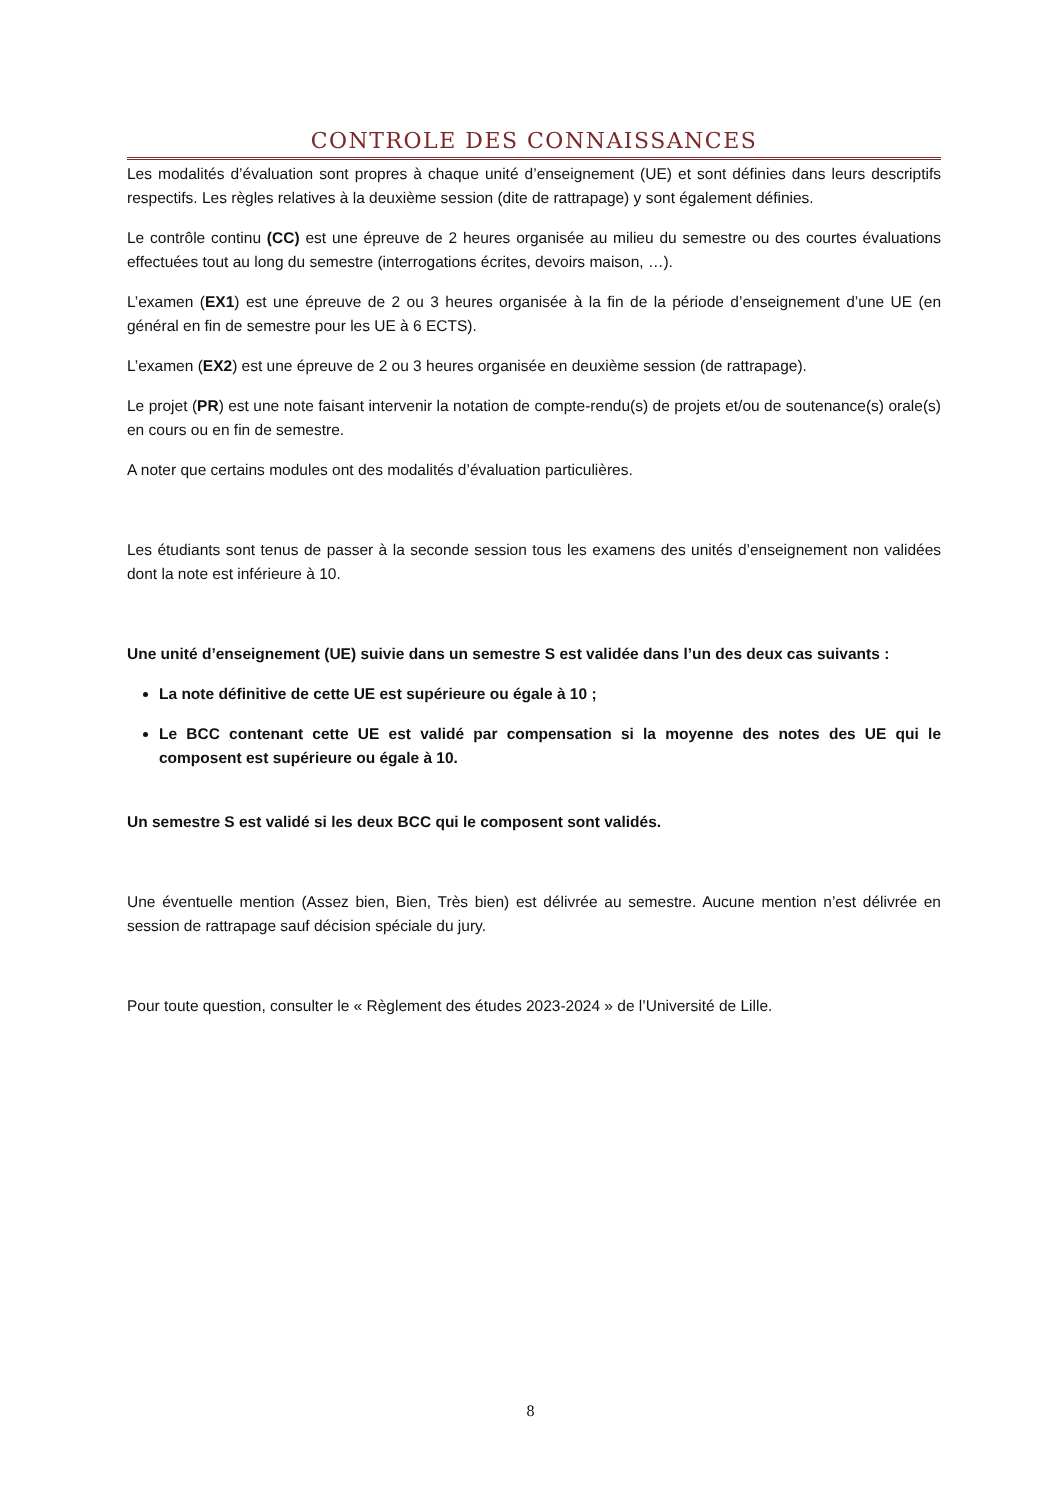CONTROLE DES CONNAISSANCES
Les modalités d’évaluation sont propres à chaque unité d’enseignement (UE) et sont définies dans leurs descriptifs respectifs. Les règles relatives à la deuxième session (dite de rattrapage) y sont également définies.
Le contrôle continu (CC) est une épreuve de 2 heures organisée au milieu du semestre ou des courtes évaluations effectuées tout au long du semestre (interrogations écrites, devoirs maison, …).
L’examen (EX1) est une épreuve de 2 ou 3 heures organisée à la fin de la période d’enseignement d’une UE (en général en fin de semestre pour les UE à 6 ECTS).
L’examen (EX2) est une épreuve de 2 ou 3 heures organisée en deuxième session (de rattrapage).
Le projet (PR) est une note faisant intervenir la notation de compte-rendu(s) de projets et/ou de soutenance(s) orale(s) en cours ou en fin de semestre.
A noter que certains modules ont des modalités d’évaluation particulières.
Les étudiants sont tenus de passer à la seconde session tous les examens des unités d’enseignement non validées dont la note est inférieure à 10.
Une unité d’enseignement (UE) suivie dans un semestre S est validée dans l’un des deux cas suivants :
La note définitive de cette UE est supérieure ou égale à 10 ;
Le BCC contenant cette UE est validé par compensation si la moyenne des notes des UE qui le composent est supérieure ou égale à 10.
Un semestre S est validé si les deux BCC qui le composent sont validés.
Une éventuelle mention (Assez bien, Bien, Très bien) est délivrée au semestre. Aucune mention n’est délivrée en session de rattrapage sauf décision spéciale du jury.
Pour toute question, consulter le « Règlement des études 2023-2024 » de l’Université de Lille.
8